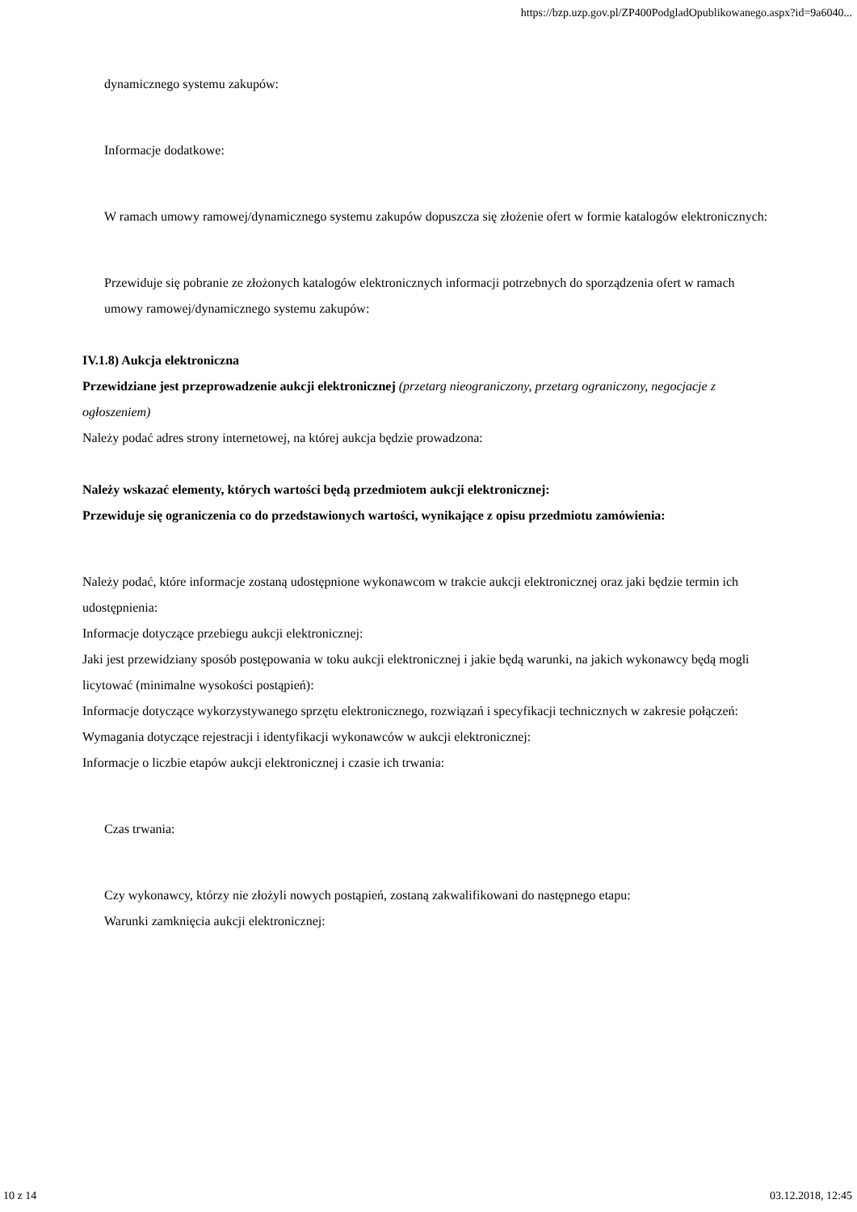https://bzp.uzp.gov.pl/ZP400PodgladOpublikowanego.aspx?id=9a6040...
dynamicznego systemu zakupów:
Informacje dodatkowe:
W ramach umowy ramowej/dynamicznego systemu zakupów dopuszcza się złożenie ofert w formie katalogów elektronicznych:
Przewiduje się pobranie ze złożonych katalogów elektronicznych informacji potrzebnych do sporządzenia ofert w ramach umowy ramowej/dynamicznego systemu zakupów:
IV.1.8) Aukcja elektroniczna
Przewidziane jest przeprowadzenie aukcji elektronicznej (przetarg nieograniczony, przetarg ograniczony, negocjacje z ogłoszeniem)
Należy podać adres strony internetowej, na której aukcja będzie prowadzona:
Należy wskazać elementy, których wartości będą przedmiotem aukcji elektronicznej:
Przewiduje się ograniczenia co do przedstawionych wartości, wynikające z opisu przedmiotu zamówienia:
Należy podać, które informacje zostaną udostępnione wykonawcom w trakcie aukcji elektronicznej oraz jaki będzie termin ich udostępnienia:
Informacje dotyczące przebiegu aukcji elektronicznej:
Jaki jest przewidziany sposób postępowania w toku aukcji elektronicznej i jakie będą warunki, na jakich wykonawcy będą mogli licytować (minimalne wysokości postąpień):
Informacje dotyczące wykorzystywanego sprzętu elektronicznego, rozwiązań i specyfikacji technicznych w zakresie połączeń:
Wymagania dotyczące rejestracji i identyfikacji wykonawców w aukcji elektronicznej:
Informacje o liczbie etapów aukcji elektronicznej i czasie ich trwania:
Czas trwania:
Czy wykonawcy, którzy nie złożyli nowych postąpień, zostaną zakwalifikowani do następnego etapu:
Warunki zamknięcia aukcji elektronicznej:
10 z 14 03.12.2018, 12:45